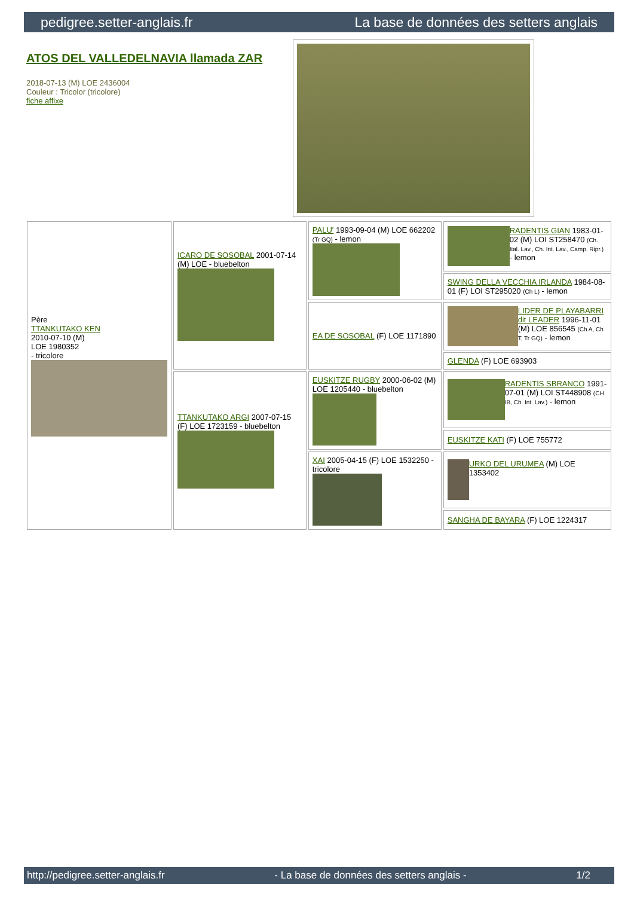pedigree.setter-anglais.fr La base de données des setters anglais
ATOS DEL VALLEDELNAVIA llamada ZAR
2018-07-13 (M) LOE 2436004
Couleur : Tricolor (tricolore)
fiche affixe
| Père TTANKUTAKO KEN 2010-07-10 (M) LOE 1980352 - tricolore | ICARO DE SOSOBAL 2001-07-14 (M) LOE - bluebelton | PALU' 1993-09-04 (M) LOE 662202 (Tr GQ) - lemon | RADENTIS GIAN 1983-01-02 (M) LOI ST258470 (Ch. Ital. Lav., Ch. Int. Lav., Camp. Ripr.) - lemon |
| | | | SWING DELLA VECCHIA IRLANDA 1984-08-01 (F) LOI ST295020 (Ch L) - lemon |
| | | EA DE SOSOBAL (F) LOE 1171890 | LIDER DE PLAYABARRI dit LEADER 1996-11-01 (M) LOE 856545 (Ch A, Ch T, Tr GQ) - lemon |
| | | | GLENDA (F) LOE 693903 |
| | TTANKUTAKO ARGI 2007-07-15 (F) LOE 1723159 - bluebelton | EUSKITZE RUGBY 2000-06-02 (M) LOE 1205440 - bluebelton | RADENTIS SBRANCO 1991-07-01 (M) LOI ST448908 (CH IB, Ch. Int. Lav.) - lemon |
| | | | EUSKITZE KATI (F) LOE 755772 |
| | | XAI 2005-04-15 (F) LOE 1532250 - tricolore | URKO DEL URUMEA (M) LOE 1353402 |
| | | | SANGHA DE BAYARA (F) LOE 1224317 |
http://pedigree.setter-anglais.fr - La base de données des setters anglais - 1/2